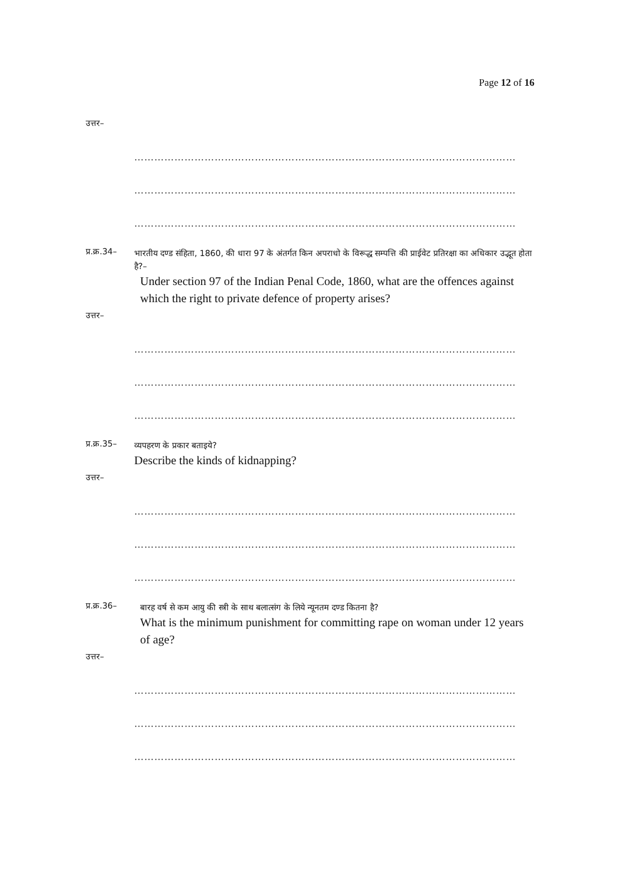Page 12 of 16
उत्तर–
……………………………………………………………………………………………………
……………………………………………………………………………………………………
……………………………………………………………………………………………………
प्र.क्र.34–
भारतीय दण्ड संहिता, 1860, की धारा 97 के अंतर्गत किन अपराधो के विरूद्ध सम्पत्ति की प्राईवेट प्रतिरक्षा का अधिकार उद्भूत होता है?–
Under section 97 of the Indian Penal Code, 1860, what are the offences against which the right to private defence of property arises?
उत्तर–
……………………………………………………………………………………………………
……………………………………………………………………………………………………
……………………………………………………………………………………………………
प्र.क्र.35–
व्यपहरण के प्रकार बताइये?
Describe the kinds of kidnapping?
उत्तर–
……………………………………………………………………………………………………
……………………………………………………………………………………………………
……………………………………………………………………………………………………
प्र.क्र.36–
बारह वर्ष से कम आयु की स्त्री के साथ बलात्संग के लिये न्यूनतम दण्ड कितना है?
What is the minimum punishment for committing rape on woman under 12 years of age?
उत्तर–
……………………………………………………………………………………………………
……………………………………………………………………………………………………
……………………………………………………………………………………………………